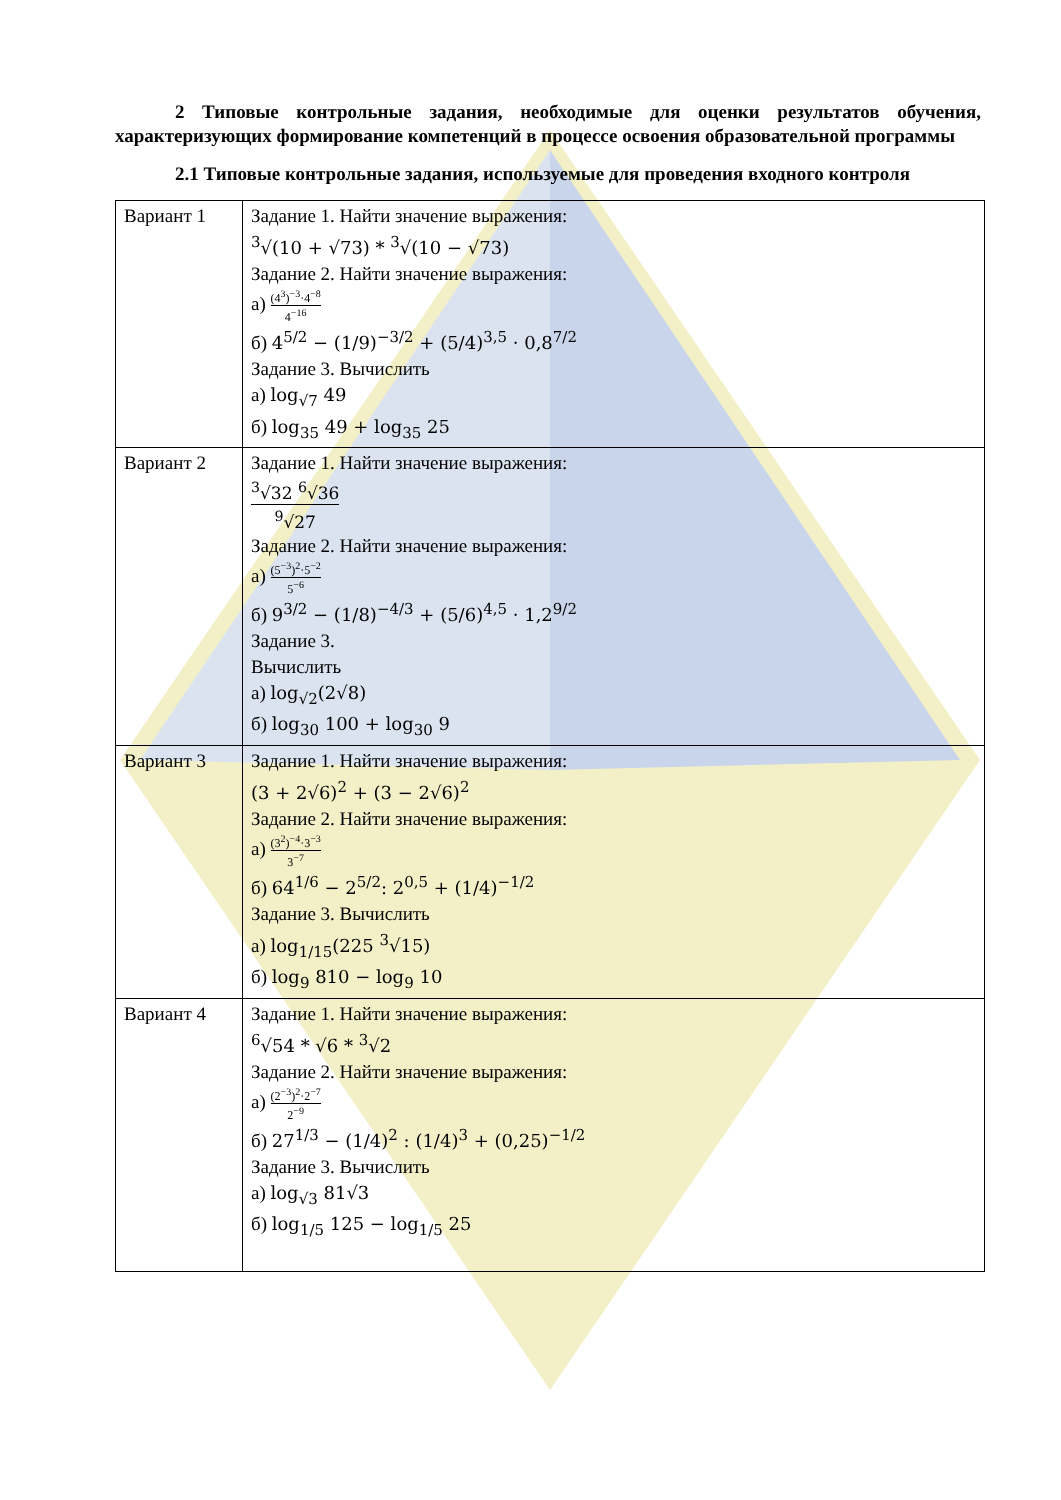2 Типовые контрольные задания, необходимые для оценки результатов обучения, характеризующих формирование компетенций в процессе освоения образовательной программы
2.1 Типовые контрольные задания, используемые для проведения входного контроля
| Вариант 1 | Задание 1. Найти значение выражения: <sup>3</sup>√(10 + √73) * <sup>3</sup>√(10 − √73) Задание 2. Найти значение выражения: а) (4<sup>3</sup>)<sup>−3</sup>·4<sup>−8</sup> 4<sup>−16</sup> б) 4<sup>5/2</sup> − (1/9)<sup>−3/2</sup> + (5/4)<sup>3,5</sup> · 0,8<sup>7/2</sup> Задание 3. Вычислить а) log<sub>√7</sub> 49 б) log<sub>35</sub> 49 + log<sub>35</sub> 25 |
| Вариант 2 | Задание 1. Найти значение выражения: <sup>3</sup>√32 <sup>6</sup>√36 <sup>9</sup>√27 Задание 2. Найти значение выражения: а) (5<sup>−3</sup>)<sup>2</sup>·5<sup>−2</sup> 5<sup>−6</sup> б) 9<sup>3/2</sup> − (1/8)<sup>−4/3</sup> + (5/6)<sup>4,5</sup> · 1,2<sup>9/2</sup> Задание 3. Вычислить а) log<sub>√2</sub>(2√8) б) log<sub>30</sub> 100 + log<sub>30</sub> 9 |
| Вариант 3 | Задание 1. Найти значение выражения: (3 + 2√6)<sup>2</sup> + (3 − 2√6)<sup>2</sup> Задание 2. Найти значение выражения: а) (3<sup>2</sup>)<sup>−4</sup>·3<sup>−3</sup> 3<sup>−7</sup> б) 64<sup>1/6</sup> − 2<sup>5/2</sup>: 2<sup>0,5</sup> + (1/4)<sup>−1/2</sup> Задание 3. Вычислить а) log<sub>1/15</sub>(225 <sup>3</sup>√15) б) log<sub>9</sub> 810 − log<sub>9</sub> 10 |
| Вариант 4 | Задание 1. Найти значение выражения: <sup>6</sup>√54 * √6 * <sup>3</sup>√2 Задание 2. Найти значение выражения: а) (2<sup>−3</sup>)<sup>2</sup>·2<sup>−7</sup> 2<sup>−9</sup> б) 27<sup>1/3</sup> − (1/4)<sup>2</sup> : (1/4)<sup>3</sup> + (0,25)<sup>−1/2</sup> Задание 3. Вычислить а) log<sub>√3</sub> 81√3 б) log<sub>1/5</sub> 125 − log<sub>1/5</sub> 25 |